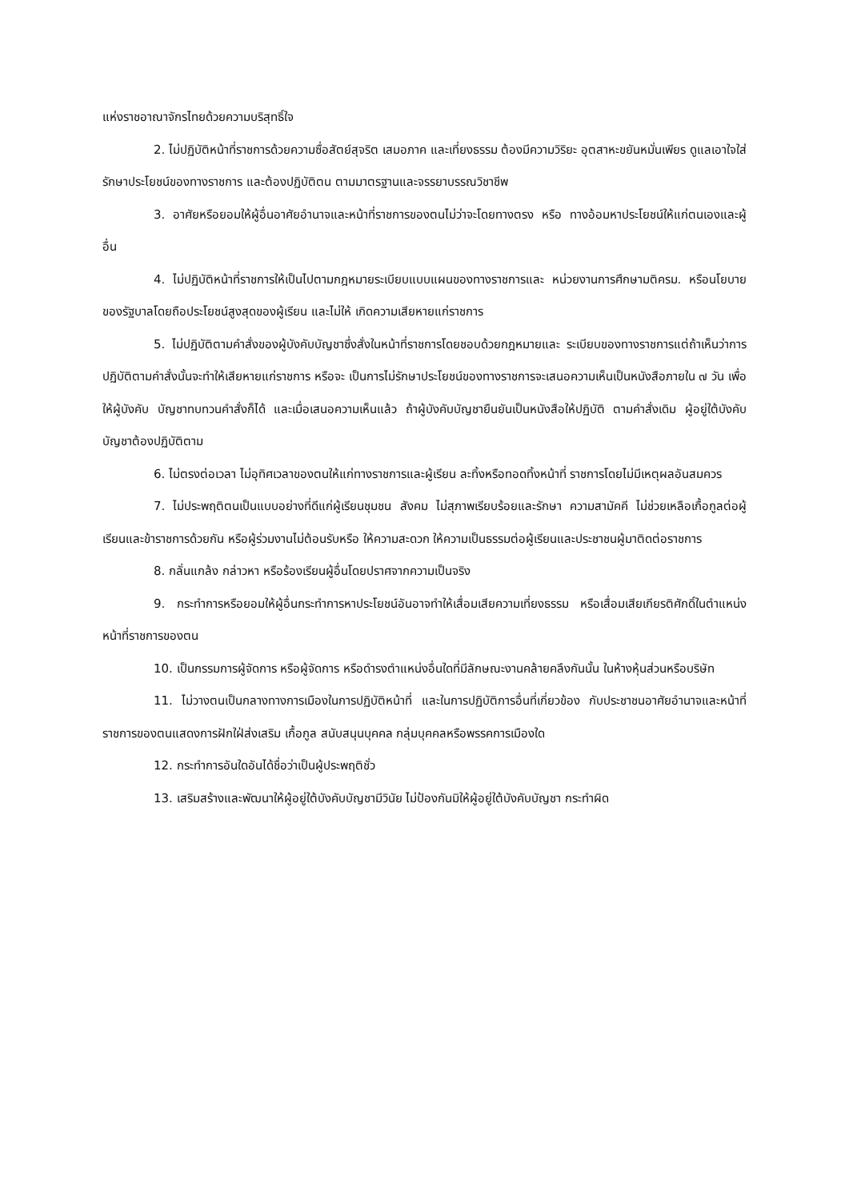แห่งราชอาณาจักรไทยด้วยความบริสุทธิ์ใจ
2. ไม่ปฏิบัติหน้าที่ราชการด้วยความซื่อสัตย์สุจริต เสมอภาค และเที่ยงธรรม ต้องมีความวิริยะ อุตสาหะขยันหมั่นเพียร ดูแลเอาใจใส่ รักษาประโยชน์ของทางราชการ และต้องปฏิบัติตน ตามมาตรฐานและจรรยาบรรณวิชาชีพ
3. อาศัยหรือยอมให้ผู้อื่นอาศัยอำนาจและหน้าที่ราชการของตนไม่ว่าจะโดยทางตรง หรือ ทางอ้อมหาประโยชน์ให้แก่ตนเองและผู้อื่น
4. ไม่ปฏิบัติหน้าที่ราชการให้เป็นไปตามกฎหมายระเบียบแบบแผนของทางราชการและ หน่วยงานการศึกษามติครม. หรือนโยบายของรัฐบาลโดยถือประโยชน์สูงสุดของผู้เรียน และไม่ให้ เกิดความเสียหายแก่ราชการ
5. ไม่ปฏิบัติตามคำสั่งของผู้บังคับบัญชาซึ่งสั่งในหน้าที่ราชการโดยชอบด้วยกฎหมายและ ระเบียบของทางราชการแต่ถ้าเห็นว่าการปฏิบัติตามคำสั่งนั้นจะทำให้เสียหายแก่ราชการ หรือจะ เป็นการไม่รักษาประโยชน์ของทางราชการจะเสนอความเห็นเป็นหนังสือภายใน ๗ วัน เพื่อให้ผู้บังคับ บัญชาทบทวนคำสั่งก็ได้ และเมื่อเสนอความเห็นแล้ว ถ้าผู้บังคับบัญชายืนยันเป็นหนังสือให้ปฏิบัติ ตามคำสั่งเดิม ผู้อยู่ใต้บังคับบัญชาต้องปฏิบัติตาม
6. ไม่ตรงต่อเวลา ไม่อุทิศเวลาของตนให้แก่ทางราชการและผู้เรียน ละทิ้งหรือทอดทิ้งหน้าที่ ราชการโดยไม่มีเหตุผลอันสมควร
7. ไม่ประพฤติตนเป็นแบบอย่างที่ดีแก่ผู้เรียนชุมชน สังคม ไม่สุภาพเรียบร้อยและรักษา ความสามัคคี ไม่ช่วยเหลือเกื้อกูลต่อผู้เรียนและข้าราชการด้วยกัน หรือผู้ร่วมงานไม่ต้อนรับหรือ ให้ความสะดวก ให้ความเป็นธรรมต่อผู้เรียนและประชาชนผู้มาติดต่อราชการ
8. กลั่นแกล้ง กล่าวหา หรือร้องเรียนผู้อื่นโดยปราศจากความเป็นจริง
9. กระทำการหรือยอมให้ผู้อื่นกระทำการหาประโยชน์อันอาจทำให้เสื่อมเสียความเที่ยงธรรม หรือเสื่อมเสียเกียรติศักดิ์ในตำแหน่งหน้าที่ราชการของตน
10. เป็นกรรมการผู้จัดการ หรือผู้จัดการ หรือดำรงตำแหน่งอื่นใดที่มีลักษณะงานคล้ายคลึงกันนั้น ในห้างหุ้นส่วนหรือบริษัท
11. ไม่วางตนเป็นกลางทางการเมืองในการปฏิบัติหน้าที่ และในการปฏิบัติการอื่นที่เกี่ยวข้อง กับประชาชนอาศัยอำนาจและหน้าที่ราชการของตนแสดงการฝักใฝ่ส่งเสริม เกื้อกูล สนับสนุนบุคคล กลุ่มบุคคลหรือพรรคการเมืองใด
12. กระทำการอันใดอันได้ชื่อว่าเป็นผู้ประพฤติชั่ว
13. เสริมสร้างและพัฒนาให้ผู้อยู่ใต้บังคับบัญชามีวินัย ไม่ป้องกันมิให้ผู้อยู่ใต้บังคับบัญชา กระทำผิด